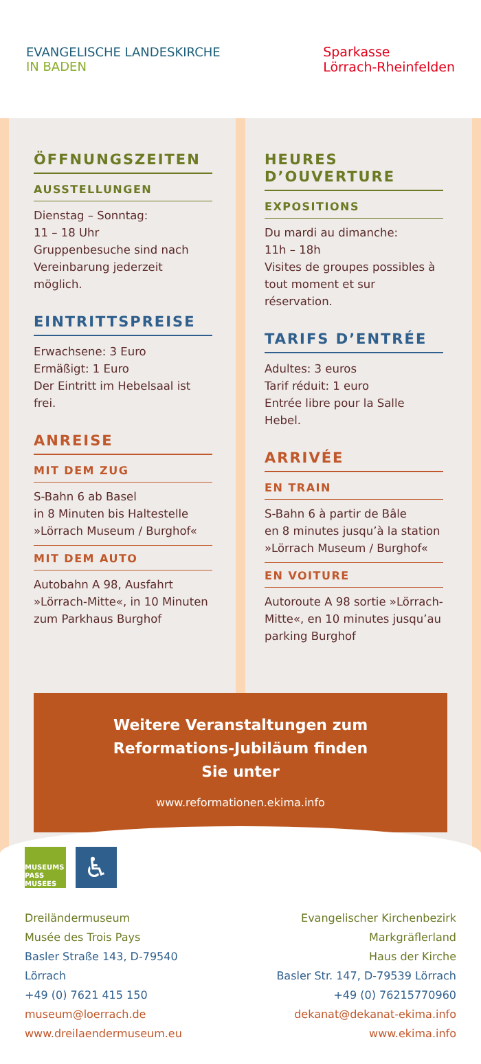EVANGELISCHE LANDESKIRCHE
IN BADEN
Sparkasse
Lörrach-Rheinfelden
ÖFFNUNGSZEITEN
AUSSTELLUNGEN
Dienstag – Sonntag:
11 – 18 Uhr
Gruppenbesuche sind nach Vereinbarung jederzeit möglich.
EINTRITTSPREISE
Erwachsene: 3 Euro
Ermäßigt: 1 Euro
Der Eintritt im Hebelsaal ist frei.
ANREISE
MIT DEM ZUG
S-Bahn 6 ab Basel
in 8 Minuten bis Haltestelle »Lörrach Museum / Burghof«
MIT DEM AUTO
Autobahn A 98, Ausfahrt »Lörrach-Mitte«, in 10 Minuten zum Parkhaus Burghof
HEURES D’OUVERTURE
EXPOSITIONS
Du mardi au dimanche:
11h – 18h
Visites de groupes possibles à tout moment et sur réservation.
TARIFS D’ENTRÉE
Adultes: 3 euros
Tarif réduit: 1 euro
Entrée libre pour la Salle Hebel.
ARRIVÉE
EN TRAIN
S-Bahn 6 à partir de Bâle
en 8 minutes jusqu’à la station »Lörrach Museum / Burghof«
EN VOITURE
Autoroute A 98 sortie »Lörrach-Mitte«, en 10 minutes jusqu’au parking Burghof
Weitere Veranstaltungen zum
Reformations-Jubiläum finden
Sie unter
www.reformationen.ekima.info
MUSEUMS
PASS
MUSEES
♿
Dreiländermuseum
Musée des Trois Pays
Basler Straße 143, D-79540 Lörrach
+49 (0) 7621 415 150
museum@loerrach.de
www.dreilaendermuseum.eu
Evangelischer Kirchenbezirk Markgräflerland
Haus der Kirche
Basler Str. 147, D-79539 Lörrach
+49 (0) 76215770960
dekanat@dekanat-ekima.info
www.ekima.info